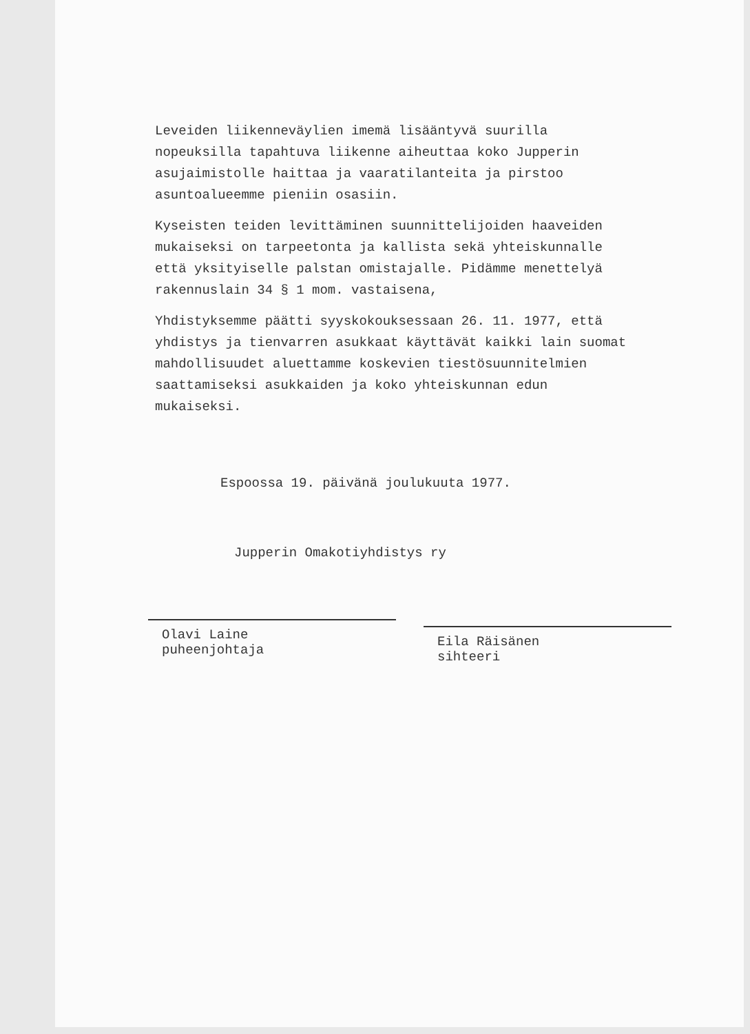Leveiden liikenneväylien imemä lisääntyvä suurilla nopeuksilla tapahtuva liikenne aiheuttaa koko Jupperin asujaimistolle haittaa ja vaaratilanteita ja pirstoo asuntoalueemme pieniin osasiin.
Kyseisten teiden levittäminen suunnittelijoiden haaveiden mukaiseksi on tarpeetonta ja kallista sekä yhteiskunnalle että yksityiselle palstan omistajalle. Pidämme menettelyä rakennuslain 34 § 1 mom. vastaisena,
Yhdistyksemme päätti syyskokouksessaan 26. 11. 1977, että yhdistys ja tienvarren asukkaat käyttävät kaikki lain suomat mahdollisuudet aluettamme koskevien tiestösuunnitelmien saattamiseksi asukkaiden ja koko yhteiskunnan edun mukaiseksi.
Espoossa 19. päivänä joulukuuta 1977.
Jupperin Omakotiyhdistys ry
Olavi Laine
puheenjohtaja
Eila Räisänen
sihteeri